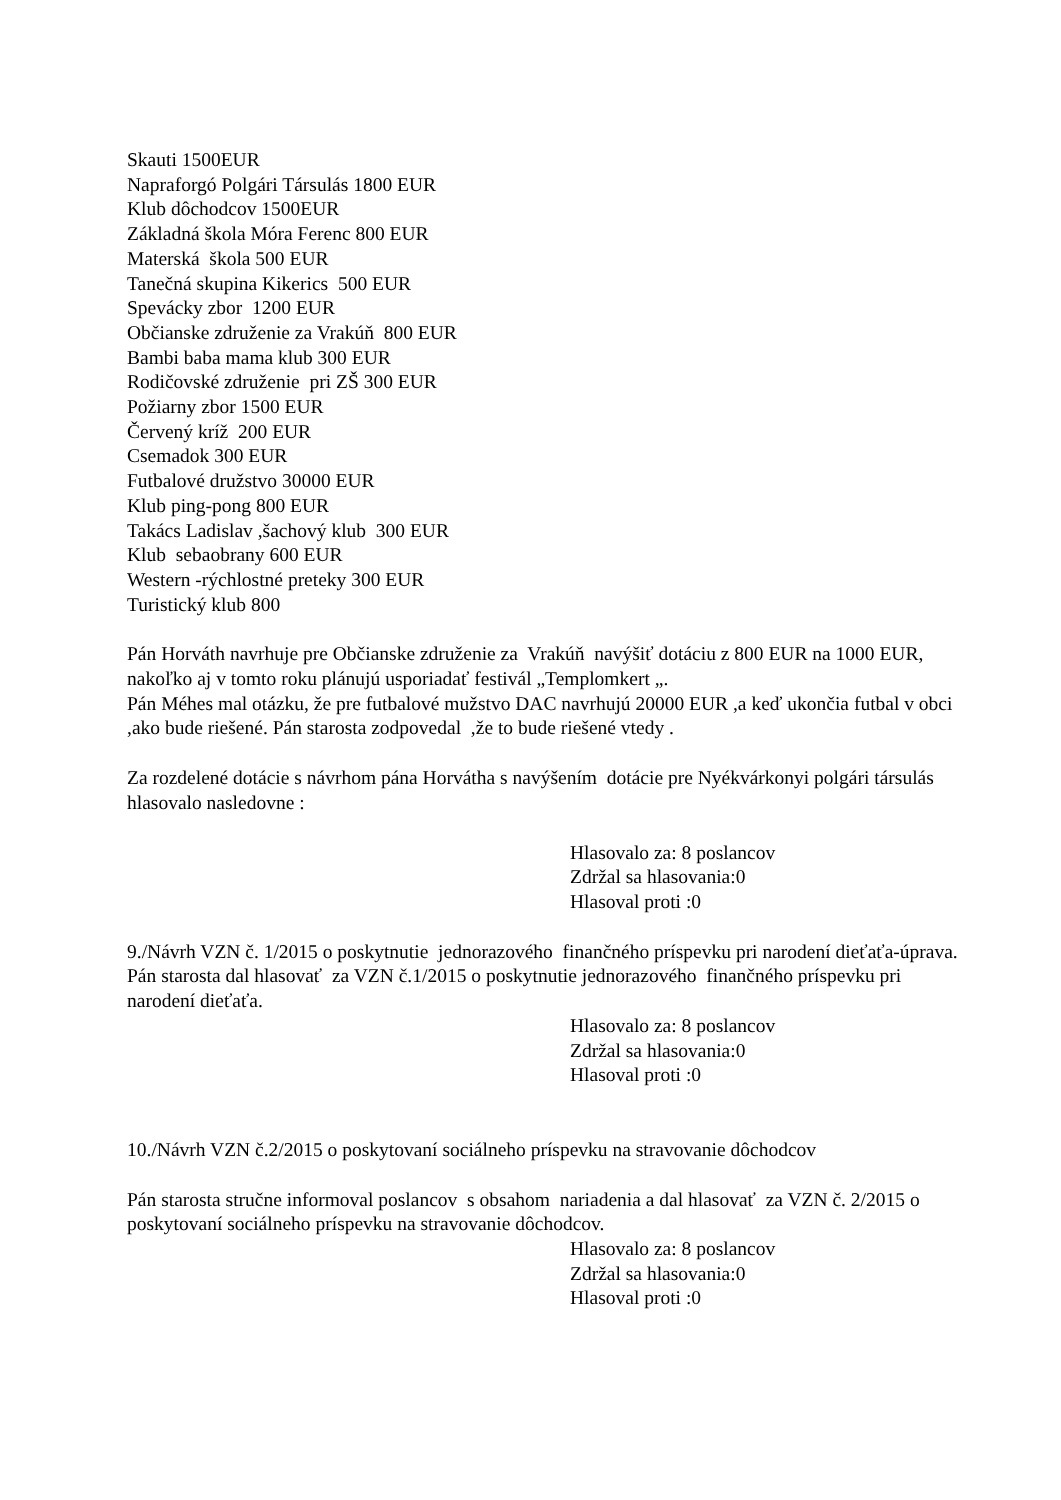Skauti 1500EUR
Napraforgó Polgári Társulás 1800 EUR
Klub dôchodcov 1500EUR
Základná škola Móra Ferenc 800 EUR
Materská škola 500 EUR
Tanečná skupina Kikerics 500 EUR
Spevácky zbor 1200 EUR
Občianske združenie za Vrakúň 800 EUR
Bambi baba mama klub 300 EUR
Rodičovské združenie pri ZŠ 300 EUR
Požiarny zbor 1500 EUR
Červený kríž 200 EUR
Csemadok 300 EUR
Futbalové družstvo 30000 EUR
Klub ping-pong 800 EUR
Takács Ladislav ,šachový klub 300 EUR
Klub sebaobrany 600 EUR
Western -rýchlostné preteky 300 EUR
Turistický klub 800
Pán Horváth navrhuje pre Občianske združenie za Vrakúň navýšiť dotáciu z 800 EUR na 1000 EUR, nakoľko aj v tomto roku plánujú usporiadať festivál „Templomkert „.
Pán Méhes mal otázku, že pre futbalové mužstvo DAC navrhujú 20000 EUR ,a keď ukončia futbal v obci ,ako bude riešené. Pán starosta zodpovedal ,že to bude riešené vtedy .
Za rozdelené dotácie s návrhom pána Horvátha s navýšením dotácie pre Nyékvárkonyi polgári társulás hlasovalo nasledovne :
Hlasovalo za: 8 poslancov
Zdržal sa hlasovania:0
Hlasoval proti :0
9./Návrh VZN č. 1/2015 o poskytnutie jednorazového finančného príspevku pri narodení dieťaťa-úprava.
Pán starosta dal hlasovať za VZN č.1/2015 o poskytnutie jednorazového finančného príspevku pri narodení dieťaťa.
Hlasovalo za: 8 poslancov
Zdržal sa hlasovania:0
Hlasoval proti :0
10./Návrh VZN č.2/2015 o poskytovaní sociálneho príspevku na stravovanie dôchodcov
Pán starosta stručne informoval poslancov s obsahom nariadenia a dal hlasovať za VZN č. 2/2015 o poskytovaní sociálneho príspevku na stravovanie dôchodcov.
Hlasovalo za: 8 poslancov
Zdržal sa hlasovania:0
Hlasoval proti :0